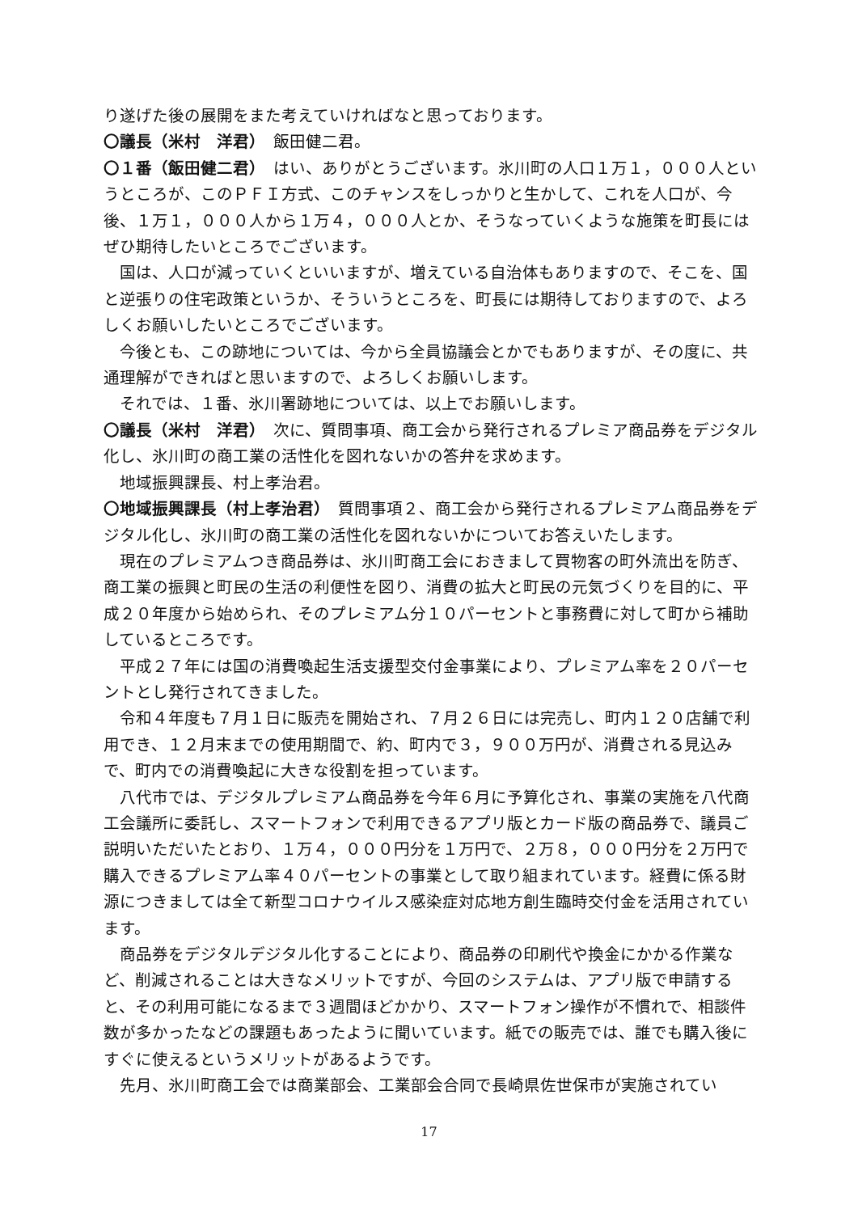り遂げた後の展開をまた考えていければなと思っております。
〇議長（米村　洋君）　飯田健二君。
〇１番（飯田健二君）　はい、ありがとうございます。氷川町の人口１万１，０００人というところが、このＰＦＩ方式、このチャンスをしっかりと生かして、これを人口が、今後、１万１，０００人から１万４，０００人とか、そうなっていくような施策を町長にはぜひ期待したいところでございます。
国は、人口が減っていくといいますが、増えている自治体もありますので、そこを、国と逆張りの住宅政策というか、そういうところを、町長には期待しておりますので、よろしくお願いしたいところでございます。
今後とも、この跡地については、今から全員協議会とかでもありますが、その度に、共通理解ができればと思いますので、よろしくお願いします。
それでは、１番、氷川署跡地については、以上でお願いします。
〇議長（米村　洋君）　次に、質問事項、商工会から発行されるプレミア商品券をデジタル化し、氷川町の商工業の活性化を図れないかの答弁を求めます。
地域振興課長、村上孝治君。
〇地域振興課長（村上孝治君）　質問事項２、商工会から発行されるプレミアム商品券をデジタル化し、氷川町の商工業の活性化を図れないかについてお答えいたします。
現在のプレミアムつき商品券は、氷川町商工会におきまして買物客の町外流出を防ぎ、商工業の振興と町民の生活の利便性を図り、消費の拡大と町民の元気づくりを目的に、平成２０年度から始められ、そのプレミアム分１０パーセントと事務費に対して町から補助しているところです。
平成２７年には国の消費喚起生活支援型交付金事業により、プレミアム率を２０パーセントとし発行されてきました。
令和４年度も７月１日に販売を開始され、７月２６日には完売し、町内１２０店舗で利用でき、１２月末までの使用期間で、約、町内で３，９００万円が、消費される見込みで、町内での消費喚起に大きな役割を担っています。
八代市では、デジタルプレミアム商品券を今年６月に予算化され、事業の実施を八代商工会議所に委託し、スマートフォンで利用できるアプリ版とカード版の商品券で、議員ご説明いただいたとおり、１万４，０００円分を１万円で、２万８，０００円分を２万円で購入できるプレミアム率４０パーセントの事業として取り組まれています。経費に係る財源につきましては全て新型コロナウイルス感染症対応地方創生臨時交付金を活用されています。
商品券をデジタルデジタル化することにより、商品券の印刷代や換金にかかる作業など、削減されることは大きなメリットですが、今回のシステムは、アプリ版で申請すると、その利用可能になるまで３週間ほどかかり、スマートフォン操作が不慣れで、相談件数が多かったなどの課題もあったように聞いています。紙での販売では、誰でも購入後にすぐに使えるというメリットがあるようです。
先月、氷川町商工会では商業部会、工業部会合同で長崎県佐世保市が実施されてい
17